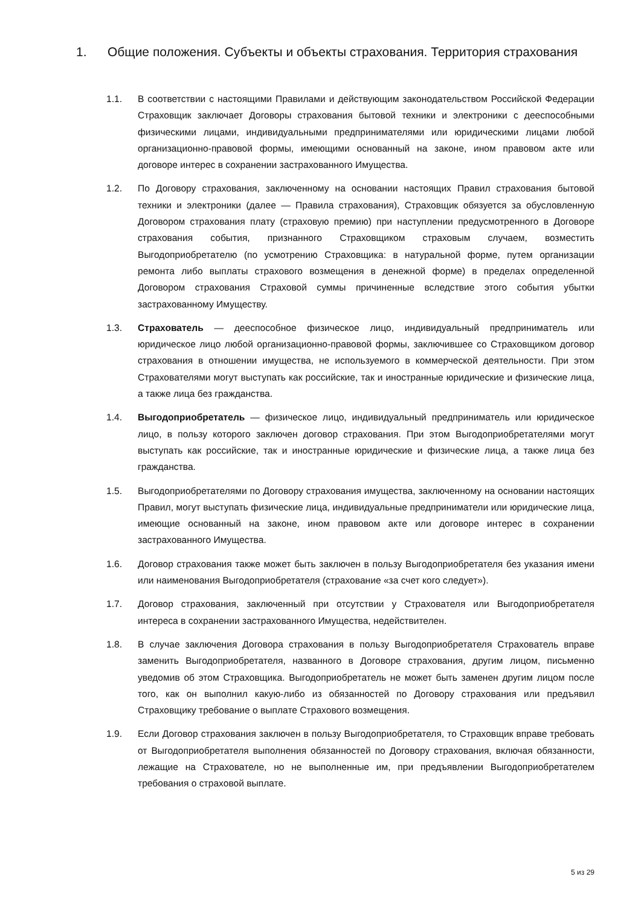1. Общие положения. Субъекты и объекты страхования. Территория страхования
1.1. В соответствии с настоящими Правилами и действующим законодательством Российской Федерации Страховщик заключает Договоры страхования бытовой техники и электроники с дееспособными физическими лицами, индивидуальными предпринимателями или юридическими лицами любой организационно-правовой формы, имеющими основанный на законе, ином правовом акте или договоре интерес в сохранении застрахованного Имущества.
1.2. По Договору страхования, заключенному на основании настоящих Правил страхования бытовой техники и электроники (далее — Правила страхования), Страховщик обязуется за обусловленную Договором страхования плату (страховую премию) при наступлении предусмотренного в Договоре страхования события, признанного Страховщиком страховым случаем, возместить Выгодоприобретателю (по усмотрению Страховщика: в натуральной форме, путем организации ремонта либо выплаты страхового возмещения в денежной форме) в пределах определенной Договором страхования Страховой суммы причиненные вследствие этого события убытки застрахованному Имуществу.
1.3. Страхователь — дееспособное физическое лицо, индивидуальный предприниматель или юридическое лицо любой организационно-правовой формы, заключившее со Страховщиком договор страхования в отношении имущества, не используемого в коммерческой деятельности. При этом Страхователями могут выступать как российские, так и иностранные юридические и физические лица, а также лица без гражданства.
1.4. Выгодоприобретатель — физическое лицо, индивидуальный предприниматель или юридическое лицо, в пользу которого заключен договор страхования. При этом Выгодоприобретателями могут выступать как российские, так и иностранные юридические и физические лица, а также лица без гражданства.
1.5. Выгодоприобретателями по Договору страхования имущества, заключенному на основании настоящих Правил, могут выступать физические лица, индивидуальные предприниматели или юридические лица, имеющие основанный на законе, ином правовом акте или договоре интерес в сохранении застрахованного Имущества.
1.6. Договор страхования также может быть заключен в пользу Выгодоприобретателя без указания имени или наименования Выгодоприобретателя (страхование «за счет кого следует»).
1.7. Договор страхования, заключенный при отсутствии у Страхователя или Выгодоприобретателя интереса в сохранении застрахованного Имущества, недействителен.
1.8. В случае заключения Договора страхования в пользу Выгодоприобретателя Страхователь вправе заменить Выгодоприобретателя, названного в Договоре страхования, другим лицом, письменно уведомив об этом Страховщика. Выгодоприобретатель не может быть заменен другим лицом после того, как он выполнил какую-либо из обязанностей по Договору страхования или предъявил Страховщику требование о выплате Страхового возмещения.
1.9. Если Договор страхования заключен в пользу Выгодоприобретателя, то Страховщик вправе требовать от Выгодоприобретателя выполнения обязанностей по Договору страхования, включая обязанности, лежащие на Страхователе, но не выполненные им, при предъявлении Выгодоприобретателем требования о страховой выплате.
5 из 29